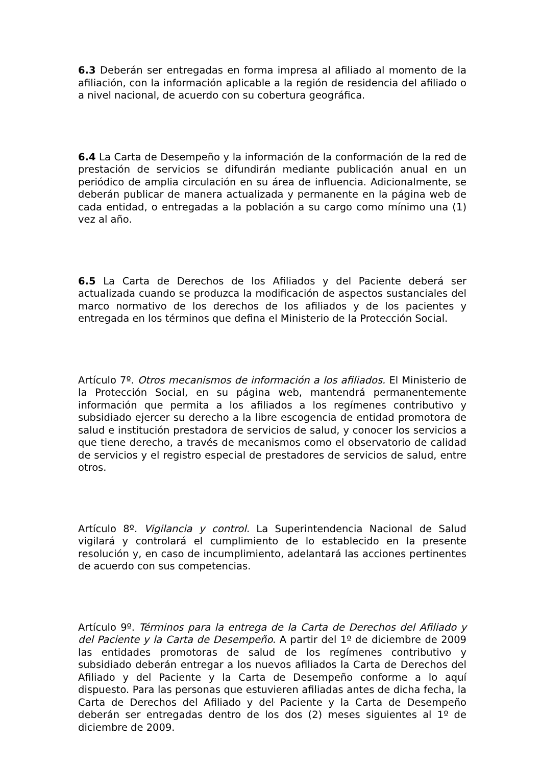6.3 Deberán ser entregadas en forma impresa al afiliado al momento de la afiliación, con la información aplicable a la región de residencia del afiliado o a nivel nacional, de acuerdo con su cobertura geográfica.
6.4 La Carta de Desempeño y la información de la conformación de la red de prestación de servicios se difundirán mediante publicación anual en un periódico de amplia circulación en su área de influencia. Adicionalmente, se deberán publicar de manera actualizada y permanente en la página web de cada entidad, o entregadas a la población a su cargo como mínimo una (1) vez al año.
6.5 La Carta de Derechos de los Afiliados y del Paciente deberá ser actualizada cuando se produzca la modificación de aspectos sustanciales del marco normativo de los derechos de los afiliados y de los pacientes y entregada en los términos que defina el Ministerio de la Protección Social.
Artículo 7º. Otros mecanismos de información a los afiliados. El Ministerio de la Protección Social, en su página web, mantendrá permanentemente información que permita a los afiliados a los regímenes contributivo y subsidiado ejercer su derecho a la libre escogencia de entidad promotora de salud e institución prestadora de servicios de salud, y conocer los servicios a que tiene derecho, a través de mecanismos como el observatorio de calidad de servicios y el registro especial de prestadores de servicios de salud, entre otros.
Artículo 8º. Vigilancia y control. La Superintendencia Nacional de Salud vigilará y controlará el cumplimiento de lo establecido en la presente resolución y, en caso de incumplimiento, adelantará las acciones pertinentes de acuerdo con sus competencias.
Artículo 9º. Términos para la entrega de la Carta de Derechos del Afiliado y del Paciente y la Carta de Desempeño. A partir del 1º de diciembre de 2009 las entidades promotoras de salud de los regímenes contributivo y subsidiado deberán entregar a los nuevos afiliados la Carta de Derechos del Afiliado y del Paciente y la Carta de Desempeño conforme a lo aquí dispuesto. Para las personas que estuvieren afiliadas antes de dicha fecha, la Carta de Derechos del Afiliado y del Paciente y la Carta de Desempeño deberán ser entregadas dentro de los dos (2) meses siguientes al 1º de diciembre de 2009.